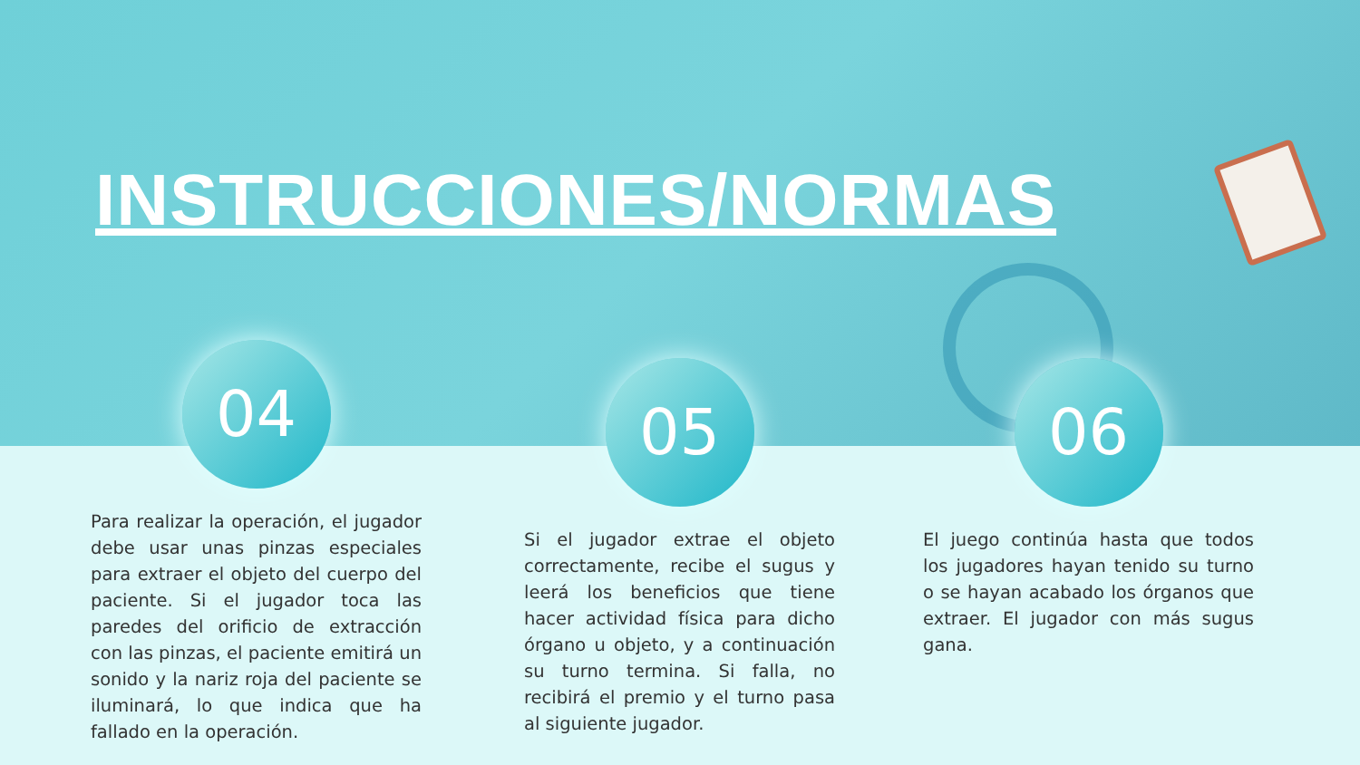INSTRUCCIONES/NORMAS
04
Para realizar la operación, el jugador debe usar unas pinzas especiales para extraer el objeto del cuerpo del paciente. Si el jugador toca las paredes del orificio de extracción con las pinzas, el paciente emitirá un sonido y la nariz roja del paciente se iluminará, lo que indica que ha fallado en la operación.
05
Si el jugador extrae el objeto correctamente, recibe el sugus y leerá los beneficios que tiene hacer actividad física para dicho órgano u objeto, y a continuación su turno termina. Si falla, no recibirá el premio y el turno pasa al siguiente jugador.
06
El juego continúa hasta que todos los jugadores hayan tenido su turno o se hayan acabado los órganos que extraer. El jugador con más sugus gana.